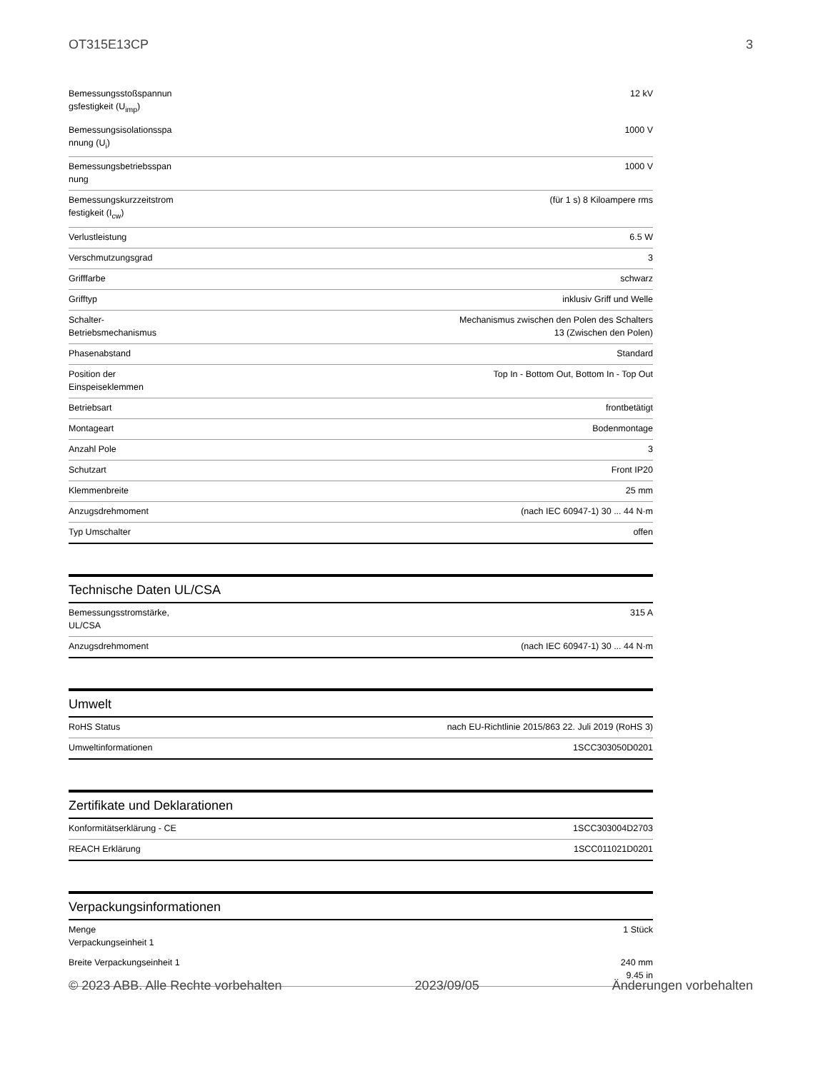OT315E13CP 3
| Bemessungsstoßspannun gsfestigkeit (U<sub>imp</sub>) | 12 kV |
| Bemessungsisolationsspa nnung (U<sub>i</sub>) | 1000 V |
| Bemessungsbetriebsspan nung | 1000 V |
| Bemessungskurzzeitstrom festigkeit (I<sub>cw</sub>) | (für 1 s) 8 Kiloampere rms |
| Verlustleistung | 6.5 W |
| Verschmutzungsgrad | 3 |
| Grifffarbe | schwarz |
| Grifftyp | inklusiv Griff und Welle |
| Schalter- Betriebsmechanismus | Mechanismus zwischen den Polen des Schalters 13 (Zwischen den Polen) |
| Phasenabstand | Standard |
| Position der Einspeiseklemmen | Top In - Bottom Out, Bottom In - Top Out |
| Betriebsart | frontbetätigt |
| Montageart | Bodenmontage |
| Anzahl Pole | 3 |
| Schutzart | Front IP20 |
| Klemmenbreite | 25 mm |
| Anzugsdrehmoment | (nach IEC 60947-1) 30 ... 44 N·m |
| Typ Umschalter | offen |
Technische Daten UL/CSA
| Bemessungsstromstärke, UL/CSA | 315 A |
| Anzugsdrehmoment | (nach IEC 60947-1) 30 ... 44 N·m |
Umwelt
| RoHS Status | nach EU-Richtlinie 2015/863 22. Juli 2019 (RoHS 3) |
| Umweltinformationen | 1SCC303050D0201 |
Zertifikate und Deklarationen
| Konformitätserklärung - CE | 1SCC303004D2703 |
| REACH Erklärung | 1SCC011021D0201 |
Verpackungsinformationen
| Menge Verpackungseinheit 1 | 1 Stück |
| Breite Verpackungseinheit 1 | 240 mm 9.45 in |
© 2023 ABB. Alle Rechte vorbehalten 2023/09/05 Änderungen vorbehalten